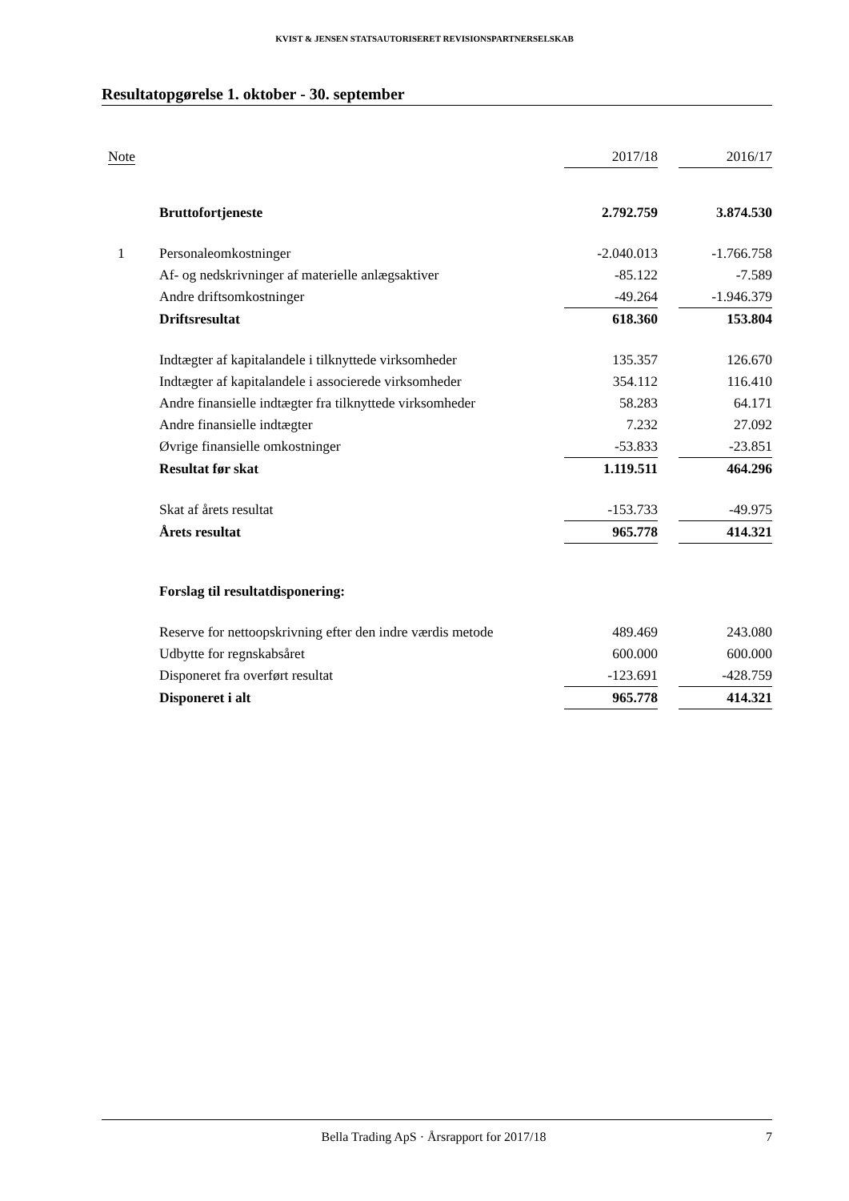KVIST & JENSEN STATSAUTORISERET REVISIONSPARTNERSELSKAB
Resultatopgørelse 1. oktober - 30. september
| Note | | 2017/18 | | 2016/17 |
| --- | --- | --- | --- | --- |
| | Bruttofortjeneste | 2.792.759 | | 3.874.530 |
| 1 | Personaleomkostninger | -2.040.013 | | -1.766.758 |
| | Af- og nedskrivninger af materielle anlægsaktiver | -85.122 | | -7.589 |
| | Andre driftsomkostninger | -49.264 | | -1.946.379 |
| | Driftsresultat | 618.360 | | 153.804 |
| | Indtægter af kapitalandele i tilknyttede virksomheder | 135.357 | | 126.670 |
| | Indtægter af kapitalandele i associerede virksomheder | 354.112 | | 116.410 |
| | Andre finansielle indtægter fra tilknyttede virksomheder | 58.283 | | 64.171 |
| | Andre finansielle indtægter | 7.232 | | 27.092 |
| | Øvrige finansielle omkostninger | -53.833 | | -23.851 |
| | Resultat før skat | 1.119.511 | | 464.296 |
| | Skat af årets resultat | -153.733 | | -49.975 |
| | Årets resultat | 965.778 | | 414.321 |
| | Forslag til resultatdisponering: | | | |
| | Reserve for nettoopskrivning efter den indre værdis metode | 489.469 | | 243.080 |
| | Udbytte for regnskabsåret | 600.000 | | 600.000 |
| | Disponeret fra overført resultat | -123.691 | | -428.759 |
| | Disponeret i alt | 965.778 | | 414.321 |
Bella Trading ApS · Årsrapport for 2017/18 7